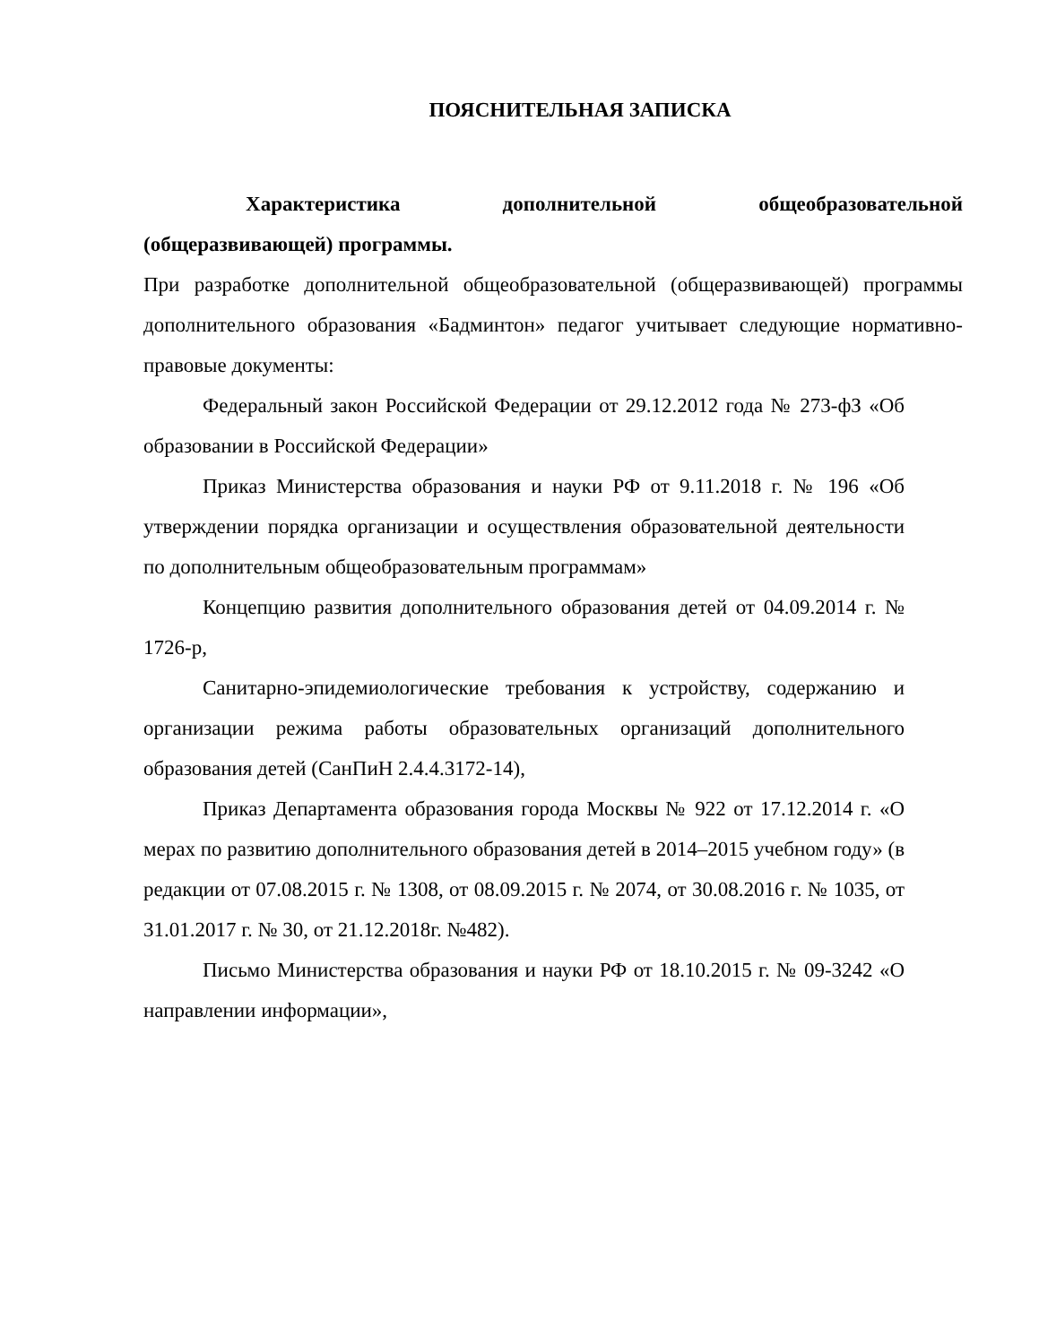ПОЯСНИТЕЛЬНАЯ ЗАПИСКА
Характеристика дополнительной общеобразовательной
(общеразвивающей) программы.
При разработке дополнительной общеобразовательной (общеразвивающей) программы дополнительного образования «Бадминтон» педагог учитывает следующие нормативно- правовые документы:
Федеральный закон Российской Федерации от 29.12.2012 года № 273-фЗ «Об образовании в Российской Федерации»
Приказ Министерства образования и науки РФ от 9.11.2018 г. № 196 «Об утверждении порядка организации и осуществления образовательной деятельности по дополнительным общеобразовательным программам»
Концепцию развития дополнительного образования детей от 04.09.2014 г. № 1726-р,
Санитарно-эпидемиологические требования к устройству, содержанию и организации режима работы образовательных организаций дополнительного образования детей (СанПиН 2.4.4.3172-14),
Приказ Департамента образования города Москвы № 922 от 17.12.2014 г. «О мерах по развитию дополнительного образования детей в 2014–2015 учебном году» (в редакции от 07.08.2015 г. № 1308, от 08.09.2015 г. № 2074, от 30.08.2016 г. № 1035, от 31.01.2017 г. № 30, от 21.12.2018г. №482).
Письмо Министерства образования и науки РФ от 18.10.2015 г. № 09-3242 «О направлении информации»,